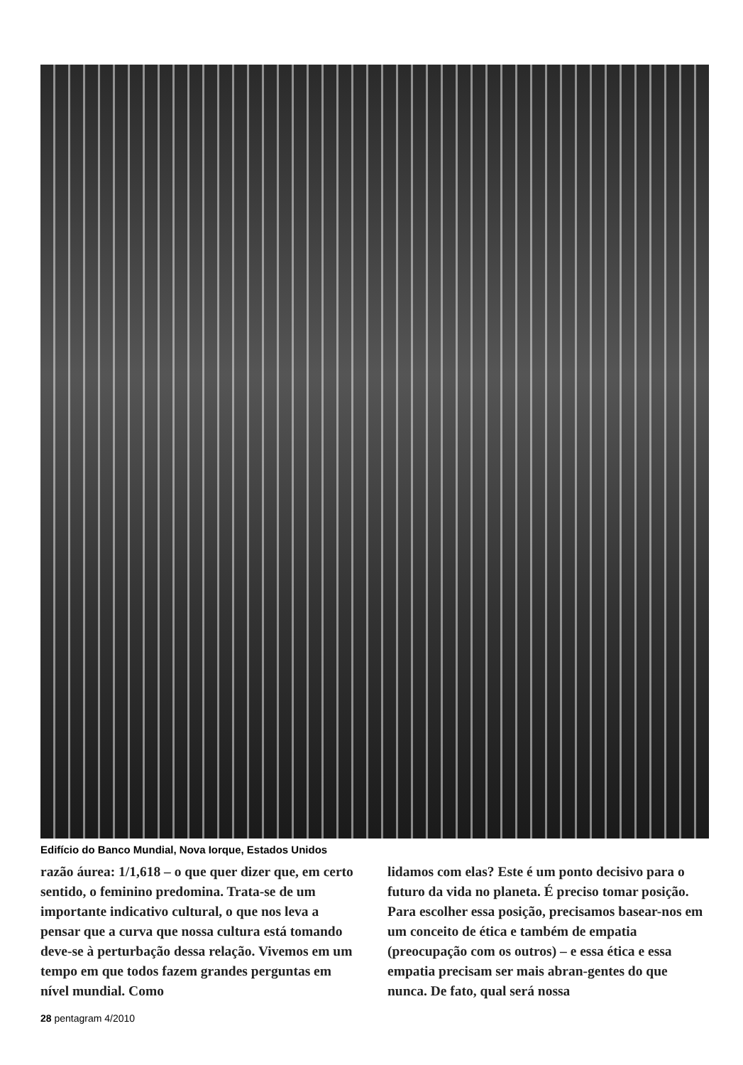Edifício do Banco Mundial, Nova Iorque, Estados Unidos
razão áurea: 1/1,618 – o que quer dizer que, em certo sentido, o feminino predomina. Trata-se de um importante indicativo cultural, o que nos leva a pensar que a curva que nossa cultura está tomando deve-se à perturbação dessa relação. Vivemos em um tempo em que todos fazem grandes perguntas em nível mundial. Como
lidamos com elas? Este é um ponto decisivo para o futuro da vida no planeta. É preciso tomar posição. Para escolher essa posição, precisamos basear-nos em um conceito de ética e também de empatia (preocupação com os outros) – e essa ética e essa empatia precisam ser mais abran-gentes do que nunca. De fato, qual será nossa
28 pentagram 4/2010